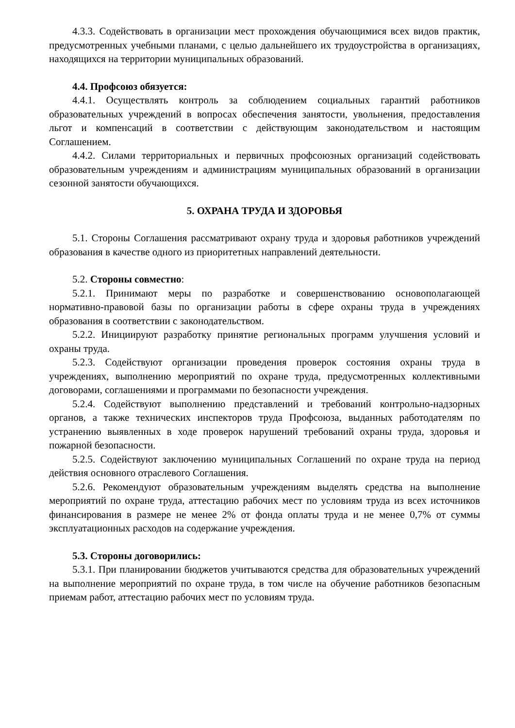4.3.3. Содействовать в организации мест прохождения обучающимися всех видов практик, предусмотренных учебными планами, с целью дальнейшего их трудоустройства в организациях, находящихся на территории муниципальных образований.
4.4. Профсоюз обязуется:
4.4.1. Осуществлять контроль за соблюдением социальных гарантий работников образовательных учреждений в вопросах обеспечения занятости, увольнения, предоставления льгот и компенсаций в соответствии с действующим законодательством и настоящим Соглашением.
4.4.2. Силами территориальных и первичных профсоюзных организаций содействовать образовательным учреждениям и администрациям муниципальных образований в организации сезонной занятости обучающихся.
5. ОХРАНА ТРУДА И ЗДОРОВЬЯ
5.1. Стороны Соглашения рассматривают охрану труда и здоровья работников учреждений образования в качестве одного из приоритетных направлений деятельности.
5.2. Стороны совместно:
5.2.1. Принимают меры по разработке и совершенствованию основополагающей нормативно-правовой базы по организации работы в сфере охраны труда в учреждениях образования в соответствии с законодательством.
5.2.2. Инициируют разработку принятие региональных программ улучшения условий и охраны труда.
5.2.3. Содействуют организации проведения проверок состояния охраны труда в учреждениях, выполнению мероприятий по охране труда, предусмотренных коллективными договорами, соглашениями и программами по безопасности учреждения.
5.2.4. Содействуют выполнению представлений и требований контрольно-надзорных органов, а также технических инспекторов труда Профсоюза, выданных работодателям по устранению выявленных в ходе проверок нарушений требований охраны труда, здоровья и пожарной безопасности.
5.2.5. Содействуют заключению муниципальных Соглашений по охране труда на период действия основного отраслевого Соглашения.
5.2.6. Рекомендуют образовательным учреждениям выделять средства на выполнение мероприятий по охране труда, аттестацию рабочих мест по условиям труда из всех источников финансирования в размере не менее 2% от фонда оплаты труда и не менее 0,7% от суммы эксплуатационных расходов на содержание учреждения.
5.3. Стороны договорились:
5.3.1. При планировании бюджетов учитываются средства для образовательных учреждений на выполнение мероприятий по охране труда, в том числе на обучение работников безопасным приемам работ, аттестацию рабочих мест по условиям труда.